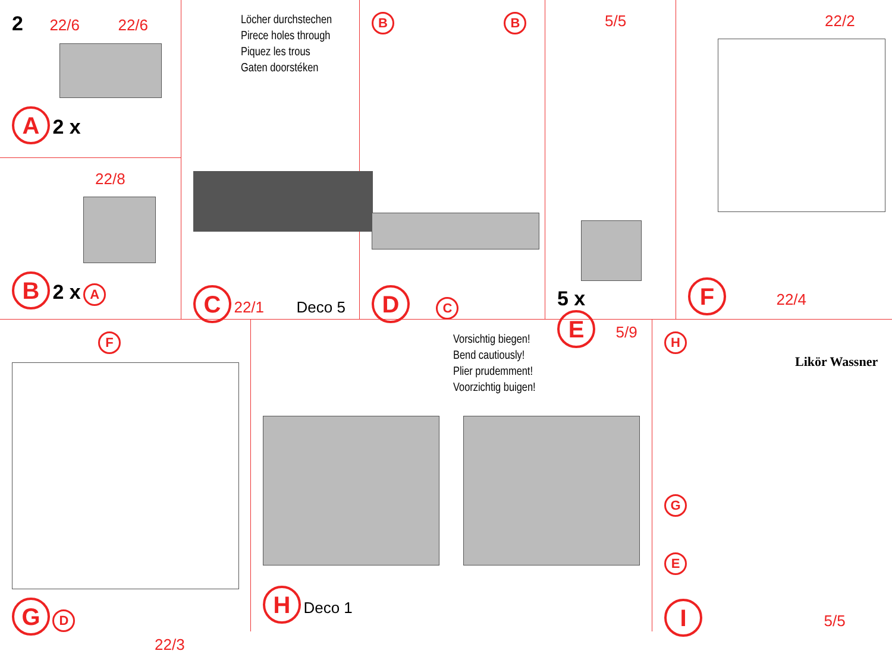2 22/6 22/6
A 2 x
22/8
B 2 x A
Löcher durchstechen
Pirece holes through
Piquez les trous
Gaten doorstéken
C 22/1 Deco 5
B B
D C
5/5
5 x
E 5/9
22/2
F 22/4
F
G D 22/3
Vorsichtig biegen!
Bend cautiously!
Plier prudemment!
Voorzichtig buigen!
H Deco 1
H
Likör Wassner
G
E
I 5/5